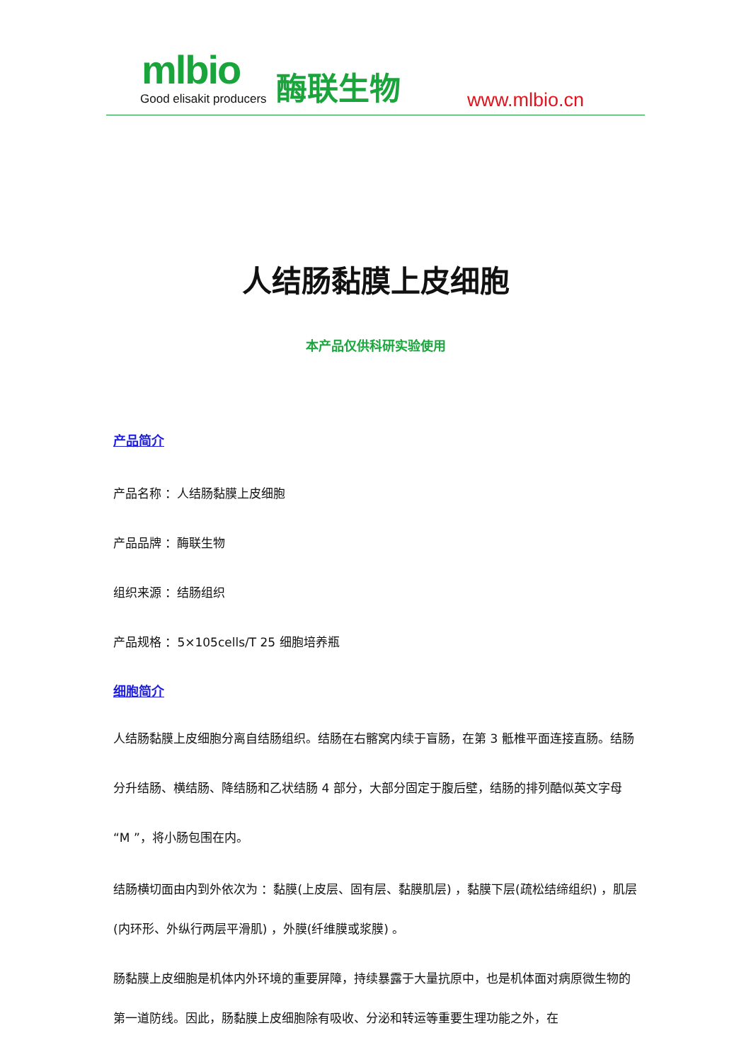mlbio
Good elisakit producers 酶联生物 www.mlbio.cn
人结肠黏膜上皮细胞
本产品仅供科研实验使用
产品简介
产品名称 ：人结肠黏膜上皮细胞
产品品牌 ：酶联生物
组织来源 ：结肠组织
产品规格 ：5×105cells/T 25 细胞培养瓶
细胞简介
人结肠黏膜上皮细胞分离自结肠组织。结肠在右髂窝内续于盲肠，在第 3 骶椎平面连接直肠。结肠分升结肠、横结肠、降结肠和乙状结肠 4 部分，大部分固定于腹后壁，结肠的排列酷似英文字母“M ”，将小肠包围在内。
结肠横切面由内到外依次为 ：黏膜(上皮层、固有层、黏膜肌层) ，黏膜下层(疏松结缔组织) ，肌层(内环形、外纵行两层平滑肌) ，外膜(纤维膜或浆膜) 。
肠黏膜上皮细胞是机体内外环境的重要屏障，持续暴露于大量抗原中，也是机体面对病原微生物的第一道防线。因此，肠黏膜上皮细胞除有吸收、分泌和转运等重要生理功能之外，在